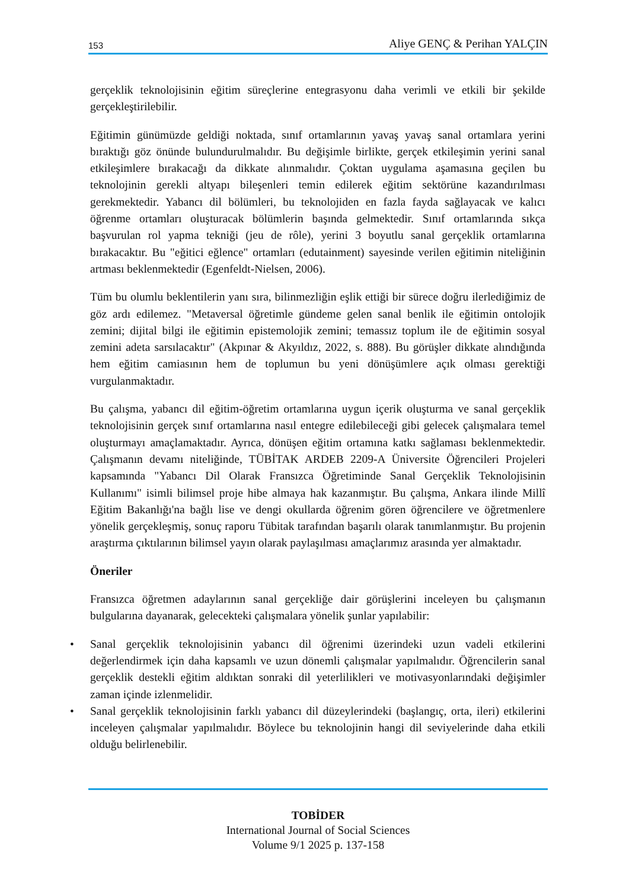153 Aliye GENÇ & Perihan YALÇIN
gerçeklik teknolojisinin eğitim süreçlerine entegrasyonu daha verimli ve etkili bir şekilde gerçekleştirilebilir.
Eğitimin günümüzde geldiği noktada, sınıf ortamlarının yavaş yavaş sanal ortamlara yerini bıraktığı göz önünde bulundurulmalıdır. Bu değişimle birlikte, gerçek etkileşimin yerini sanal etkileşimlere bırakacağı da dikkate alınmalıdır. Çoktan uygulama aşamasına geçilen bu teknolojinin gerekli altyapı bileşenleri temin edilerek eğitim sektörüne kazandırılması gerekmektedir. Yabancı dil bölümleri, bu teknolojiden en fazla fayda sağlayacak ve kalıcı öğrenme ortamları oluşturacak bölümlerin başında gelmektedir. Sınıf ortamlarında sıkça başvurulan rol yapma tekniği (jeu de rôle), yerini 3 boyutlu sanal gerçeklik ortamlarına bırakacaktır. Bu "eğitici eğlence" ortamları (edutainment) sayesinde verilen eğitimin niteliğinin artması beklenmektedir (Egenfeldt-Nielsen, 2006).
Tüm bu olumlu beklentilerin yanı sıra, bilinmezliğin eşlik ettiği bir sürece doğru ilerlediğimiz de göz ardı edilemez. "Metaversal öğretimle gündeme gelen sanal benlik ile eğitimin ontolojik zemini; dijital bilgi ile eğitimin epistemolojik zemini; temassız toplum ile de eğitimin sosyal zemini adeta sarsılacaktır" (Akpınar & Akyıldız, 2022, s. 888). Bu görüşler dikkate alındığında hem eğitim camiasının hem de toplumun bu yeni dönüşümlere açık olması gerektiği vurgulanmaktadır.
Bu çalışma, yabancı dil eğitim-öğretim ortamlarına uygun içerik oluşturma ve sanal gerçeklik teknolojisinin gerçek sınıf ortamlarına nasıl entegre edilebileceği gibi gelecek çalışmalara temel oluşturmayı amaçlamaktadır. Ayrıca, dönüşen eğitim ortamına katkı sağlaması beklenmektedir. Çalışmanın devamı niteliğinde, TÜBİTAK ARDEB 2209-A Üniversite Öğrencileri Projeleri kapsamında "Yabancı Dil Olarak Fransızca Öğretiminde Sanal Gerçeklik Teknolojisinin Kullanımı" isimli bilimsel proje hibe almaya hak kazanmıştır. Bu çalışma, Ankara ilinde Millî Eğitim Bakanlığı'na bağlı lise ve dengi okullarda öğrenim gören öğrencilere ve öğretmenlere yönelik gerçekleşmiş, sonuç raporu Tübitak tarafından başarılı olarak tanımlanmıştır. Bu projenin araştırma çıktılarının bilimsel yayın olarak paylaşılması amaçlarımız arasında yer almaktadır.
Öneriler
Fransızca öğretmen adaylarının sanal gerçekliğe dair görüşlerini inceleyen bu çalışmanın bulgularına dayanarak, gelecekteki çalışmalara yönelik şunlar yapılabilir:
• Sanal gerçeklik teknolojisinin yabancı dil öğrenimi üzerindeki uzun vadeli etkilerini değerlendirmek için daha kapsamlı ve uzun dönemli çalışmalar yapılmalıdır. Öğrencilerin sanal gerçeklik destekli eğitim aldıktan sonraki dil yeterlilikleri ve motivasyonlarındaki değişimler zaman içinde izlenmelidir.
• Sanal gerçeklik teknolojisinin farklı yabancı dil düzeylerindeki (başlangıç, orta, ileri) etkilerini inceleyen çalışmalar yapılmalıdır. Böylece bu teknolojinin hangi dil seviyelerinde daha etkili olduğu belirlenebilir.
TOBİDER
International Journal of Social Sciences
Volume 9/1 2025 p. 137-158